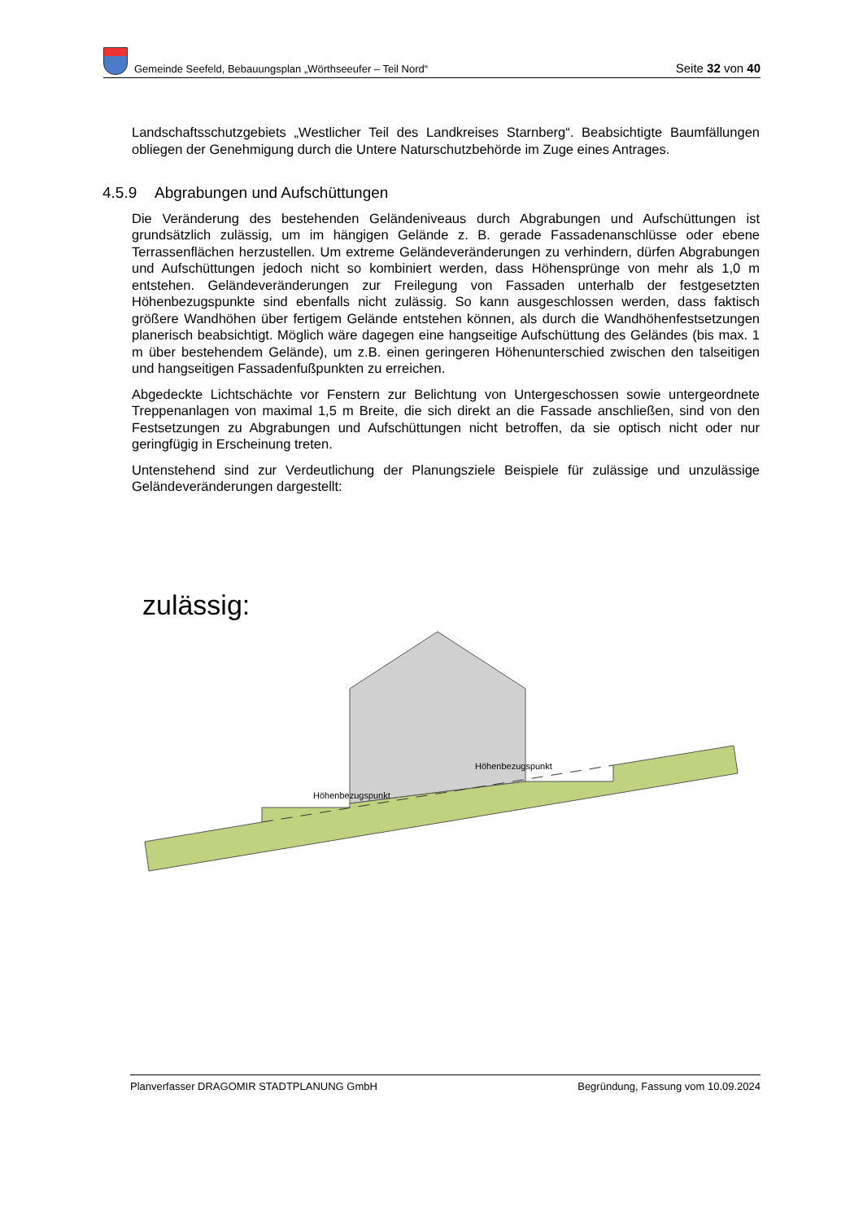Gemeinde Seefeld, Bebauungsplan „Wörthseeufer – Teil Nord“
Seite 32 von 40
Landschaftsschutzgebiets „Westlicher Teil des Landkreises Starnberg“. Beabsichtigte Baumfällungen obliegen der Genehmigung durch die Untere Naturschutzbehörde im Zuge eines Antrages.
4.5.9 Abgrabungen und Aufschüttungen
Die Veränderung des bestehenden Geländeniveaus durch Abgrabungen und Aufschüttungen ist grundsätzlich zulässig, um im hängigen Gelände z. B. gerade Fassadenanschlüsse oder ebene Terrassenflächen herzustellen. Um extreme Geländeveränderungen zu verhindern, dürfen Abgrabungen und Aufschüttungen jedoch nicht so kombiniert werden, dass Höhensprünge von mehr als 1,0 m entstehen. Geländeveränderungen zur Freilegung von Fassaden unterhalb der festgesetzten Höhenbezugspunkte sind ebenfalls nicht zulässig. So kann ausgeschlossen werden, dass faktisch größere Wandhöhen über fertigem Gelände entstehen können, als durch die Wandhöhenfestsetzungen planerisch beabsichtigt. Möglich wäre dagegen eine hangseitige Aufschüttung des Geländes (bis max. 1 m über bestehendem Gelände), um z.B. einen geringeren Höhenunterschied zwischen den talseitigen und hangseitigen Fassadenfußpunkten zu erreichen.
Abgedeckte Lichtschächte vor Fenstern zur Belichtung von Untergeschossen sowie untergeordnete Treppenanlagen von maximal 1,5 m Breite, die sich direkt an die Fassade anschließen, sind von den Festsetzungen zu Abgrabungen und Aufschüttungen nicht betroffen, da sie optisch nicht oder nur geringfügig in Erscheinung treten.
Untenstehend sind zur Verdeutlichung der Planungsziele Beispiele für zulässige und unzulässige Geländeveränderungen dargestellt:
zulässig:
Höhenbezugspunkt
Höhenbezugspunkt
Planverfasser DRAGOMIR STADTPLANUNG GmbH Begründung, Fassung vom 10.09.2024